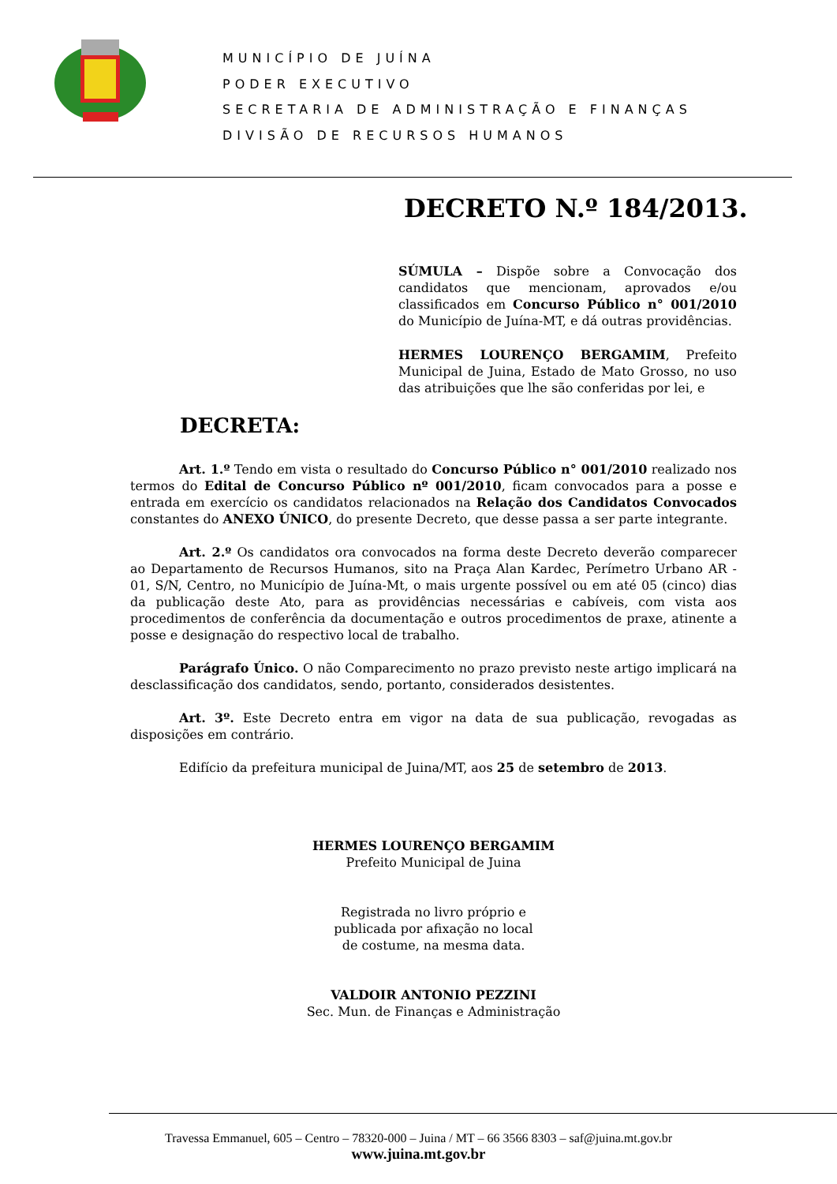MUNICÍPIO DE JUÍNA
PODER EXECUTIVO
SECRETARIA DE ADMINISTRAÇÃO E FINANÇAS
DIVISÃO DE RECURSOS HUMANOS
DECRETO N.º 184/2013.
SÚMULA – Dispõe sobre a Convocação dos candidatos que mencionam, aprovados e/ou classificados em Concurso Público n° 001/2010 do Município de Juína-MT, e dá outras providências.
HERMES LOURENÇO BERGAMIM, Prefeito Municipal de Juina, Estado de Mato Grosso, no uso das atribuições que lhe são conferidas por lei, e
DECRETA:
Art. 1.º Tendo em vista o resultado do Concurso Público n° 001/2010 realizado nos termos do Edital de Concurso Público nº 001/2010, ficam convocados para a posse e entrada em exercício os candidatos relacionados na Relação dos Candidatos Convocados constantes do ANEXO ÚNICO, do presente Decreto, que desse passa a ser parte integrante.
Art. 2.º Os candidatos ora convocados na forma deste Decreto deverão comparecer ao Departamento de Recursos Humanos, sito na Praça Alan Kardec, Perímetro Urbano AR - 01, S/N, Centro, no Município de Juína-Mt, o mais urgente possível ou em até 05 (cinco) dias da publicação deste Ato, para as providências necessárias e cabíveis, com vista aos procedimentos de conferência da documentação e outros procedimentos de praxe, atinente a posse e designação do respectivo local de trabalho.
Parágrafo Único. O não Comparecimento no prazo previsto neste artigo implicará na desclassificação dos candidatos, sendo, portanto, considerados desistentes.
Art. 3º. Este Decreto entra em vigor na data de sua publicação, revogadas as disposições em contrário.
Edifício da prefeitura municipal de Juina/MT, aos 25 de setembro de 2013.
HERMES LOURENÇO BERGAMIM
Prefeito Municipal de Juina
Registrada no livro próprio e
publicada por afixação no local
de costume, na mesma data.
VALDOIR ANTONIO PEZZINI
Sec. Mun. de Finanças e Administração
Travessa Emmanuel, 605 – Centro – 78320-000 – Juina / MT – 66 3566 8303 – saf@juina.mt.gov.br
www.juina.mt.gov.br